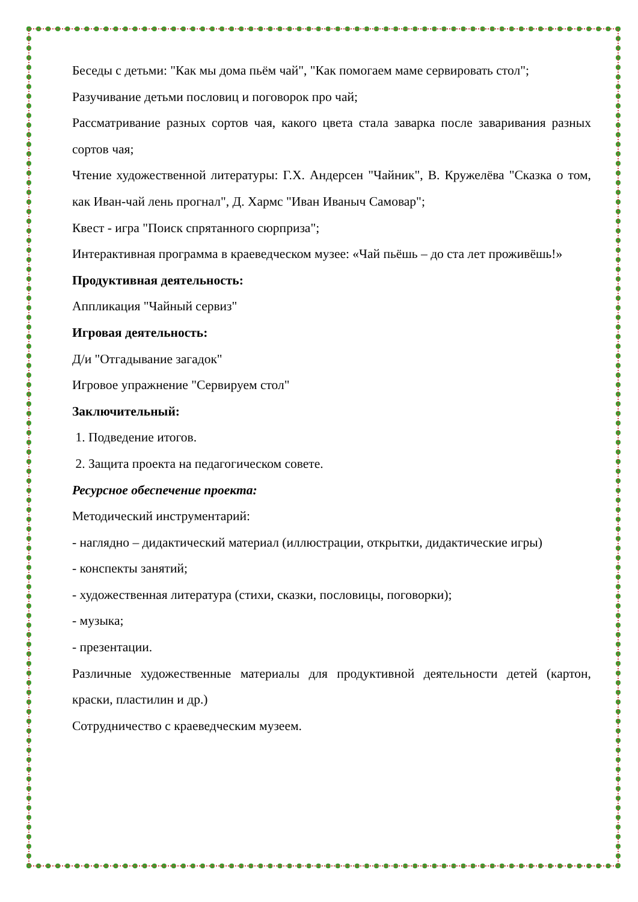Беседы с детьми: "Как мы дома пьём чай", "Как помогаем маме сервировать стол";
Разучивание детьми пословиц и поговорок про чай;
Рассматривание разных сортов чая, какого цвета стала заварка после заваривания разных сортов чая;
Чтение художественной литературы: Г.Х. Андерсен "Чайник", В. Кружелёва "Сказка о том, как Иван-чай лень прогнал", Д. Хармс "Иван Иваныч Самовар";
Квест - игра "Поиск спрятанного сюрприза";
Интерактивная программа в краеведческом музее: «Чай пьёшь – до ста лет проживёшь!»
Продуктивная деятельность:
Аппликация "Чайный сервиз"
Игровая деятельность:
Д/и "Отгадывание загадок"
Игровое упражнение "Сервируем стол"
Заключительный:
1. Подведение итогов.
2. Защита проекта на педагогическом совете.
Ресурсное обеспечение проекта:
Методический инструментарий:
- наглядно – дидактический материал (иллюстрации, открытки, дидактические игры)
- конспекты занятий;
- художественная литература (стихи, сказки, пословицы, поговорки);
- музыка;
- презентации.
Различные художественные материалы для продуктивной деятельности детей (картон, краски, пластилин и др.)
Сотрудничество с краеведческим музеем.